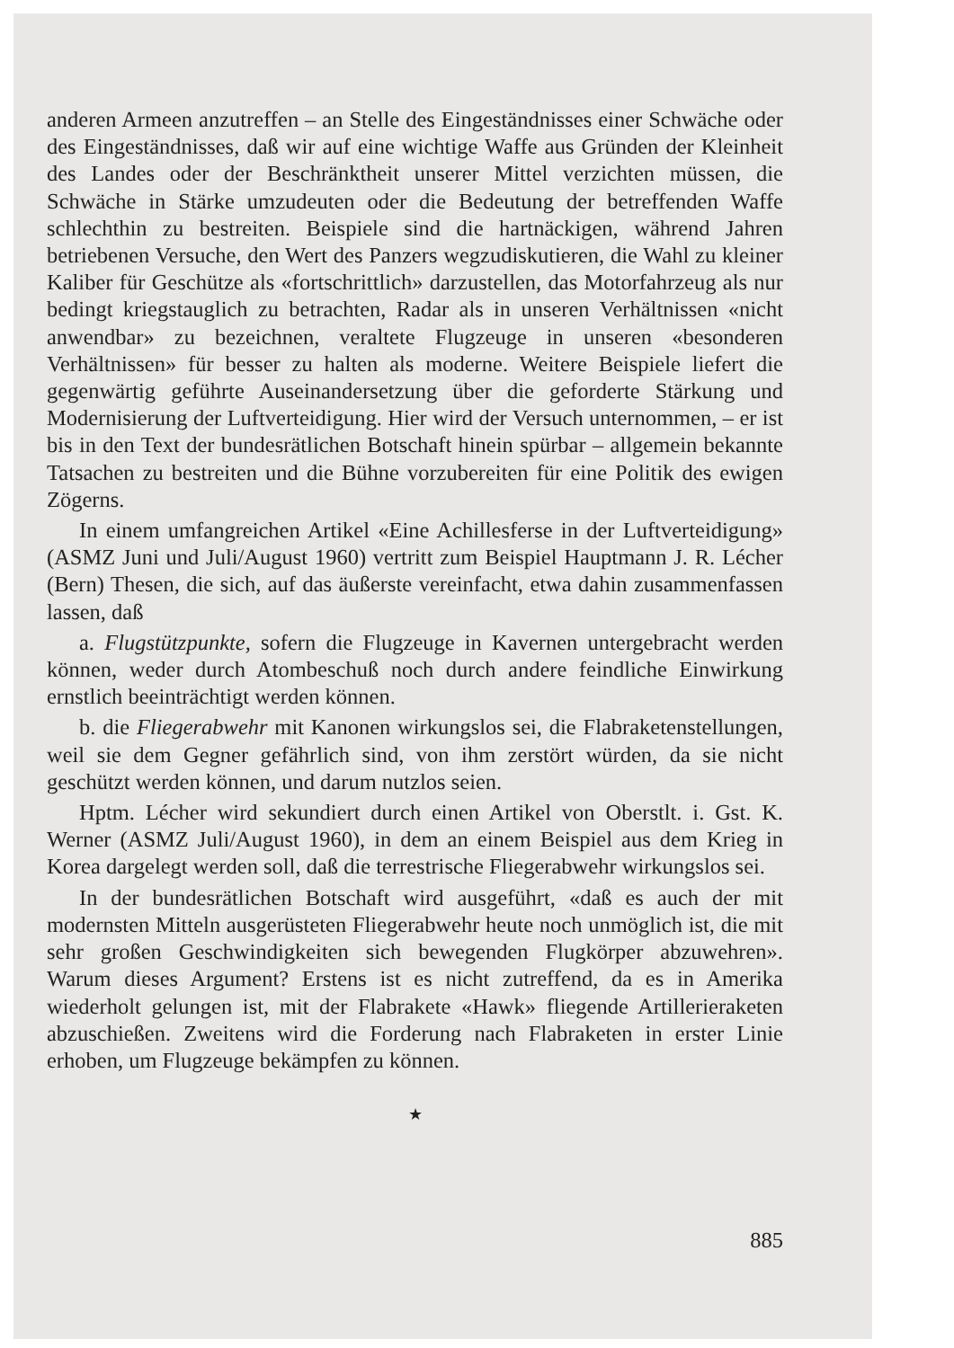anderen Armeen anzutreffen – an Stelle des Eingeständnisses einer Schwäche oder des Eingeständnisses, daß wir auf eine wichtige Waffe aus Gründen der Kleinheit des Landes oder der Beschränktheit unserer Mittel verzichten müssen, die Schwäche in Stärke umzudeuten oder die Bedeutung der betreffenden Waffe schlechthin zu bestreiten. Beispiele sind die hartnäckigen, während Jahren betriebenen Versuche, den Wert des Panzers wegzudiskutieren, die Wahl zu kleiner Kaliber für Geschütze als «fortschrittlich» darzustellen, das Motorfahrzeug als nur bedingt kriegstauglich zu betrachten, Radar als in unseren Verhältnissen «nicht anwendbar» zu bezeichnen, veraltete Flugzeuge in unseren «besonderen Verhältnissen» für besser zu halten als moderne. Weitere Beispiele liefert die gegenwärtig geführte Auseinandersetzung über die geforderte Stärkung und Modernisierung der Luftverteidigung. Hier wird der Versuch unternommen, – er ist bis in den Text der bundesrätlichen Botschaft hinein spürbar – allgemein bekannte Tatsachen zu bestreiten und die Bühne vorzubereiten für eine Politik des ewigen Zögerns.
In einem umfangreichen Artikel «Eine Achillesferse in der Luftverteidigung» (ASMZ Juni und Juli/August 1960) vertritt zum Beispiel Hauptmann J. R. Lécher (Bern) Thesen, die sich, auf das äußerste vereinfacht, etwa dahin zusammenfassen lassen, daß
a. Flugstützpunkte, sofern die Flugzeuge in Kavernen untergebracht werden können, weder durch Atombeschuß noch durch andere feindliche Einwirkung ernstlich beeinträchtigt werden können.
b. die Fliegerabwehr mit Kanonen wirkungslos sei, die Flabraketenstellungen, weil sie dem Gegner gefährlich sind, von ihm zerstört würden, da sie nicht geschützt werden können, und darum nutzlos seien.
Hptm. Lécher wird sekundiert durch einen Artikel von Oberstlt. i. Gst. K. Werner (ASMZ Juli/August 1960), in dem an einem Beispiel aus dem Krieg in Korea dargelegt werden soll, daß die terrestrische Fliegerabwehr wirkungslos sei.
In der bundesrätlichen Botschaft wird ausgeführt, «daß es auch der mit modernsten Mitteln ausgerüsteten Fliegerabwehr heute noch unmöglich ist, die mit sehr großen Geschwindigkeiten sich bewegenden Flugkörper abzuwehren». Warum dieses Argument? Erstens ist es nicht zutreffend, da es in Amerika wiederholt gelungen ist, mit der Flabrakete «Hawk» fliegende Artillerieraketen abzuschießen. Zweitens wird die Forderung nach Flabraketen in erster Linie erhoben, um Flugzeuge bekämpfen zu können.
★
885